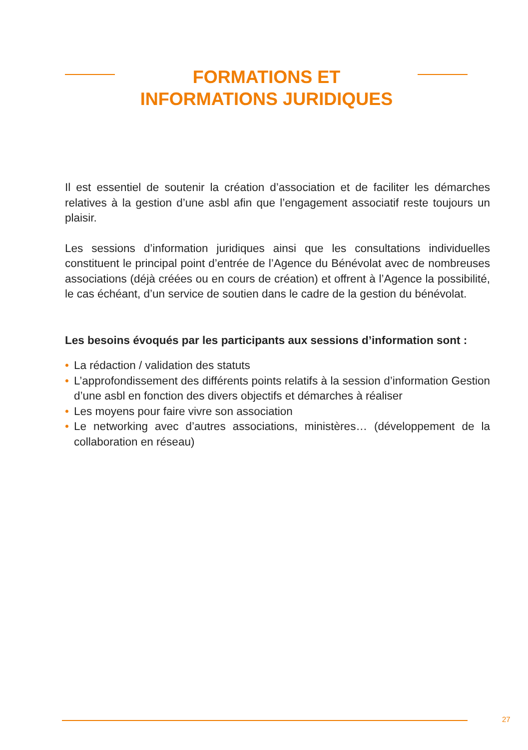FORMATIONS ET
INFORMATIONS JURIDIQUES
Il est essentiel de soutenir la création d’association et de faciliter les démarches relatives à la gestion d’une asbl afin que l’engagement associatif reste toujours un plaisir.
Les sessions d’information juridiques ainsi que les consultations individuelles constituent le principal point d’entrée de l’Agence du Bénévolat avec de nombreuses associations (déjà créées ou en cours de création) et offrent à l’Agence la possibilité, le cas échéant, d’un service de soutien dans le cadre de la gestion du bénévolat.
Les besoins évoqués par les participants aux sessions d’information sont :
• La rédaction / validation des statuts
• L’approfondissement des différents points relatifs à la session d’information Gestion d’une asbl en fonction des divers objectifs et démarches à réaliser
• Les moyens pour faire vivre son association
• Le networking avec d’autres associations, ministères… (développement de la collaboration en réseau)
27